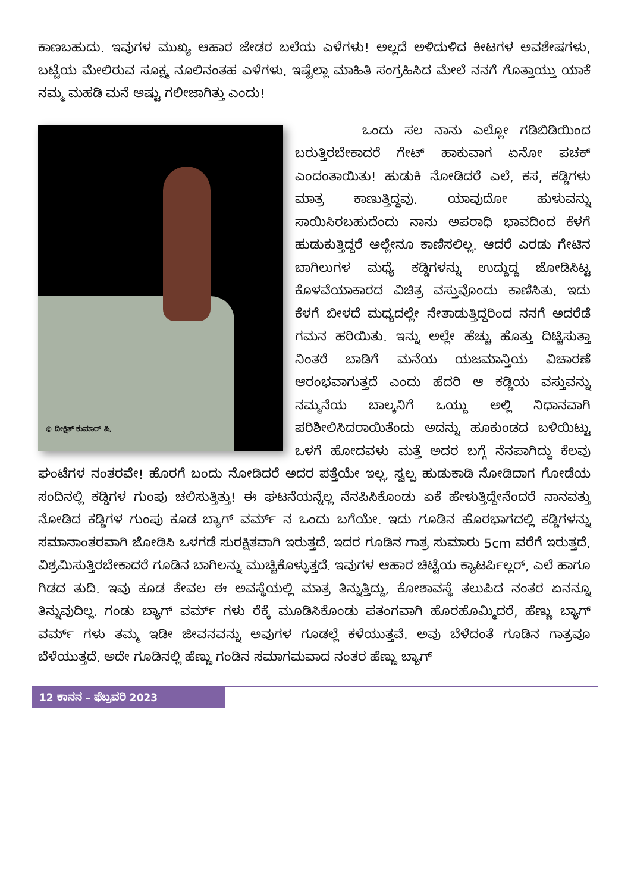ಕಾಣಬಹುದು. ಇವುಗಳ ಮುಖ್ಯ ಆಹಾರ ಜೇಡರ ಬಲೆಯ ಎಳೆಗಳು! ಅಲ್ಲದೆ ಅಳಿದುಳಿದ ಕೀಟಗಳ ಅವಶೇಷಗಳು, ಬಟ್ಟೆಯ ಮೇಲಿರುವ ಸೂಕ್ಷ್ಮ ನೂಲಿನಂತಹ ಎಳೆಗಳು. ಇಷ್ಟೆಲ್ಲಾ ಮಾಹಿತಿ ಸಂಗ್ರಹಿಸಿದ ಮೇಲೆ ನನಗೆ ಗೊತ್ತಾಯ್ತು ಯಾಕೆ ನಮ್ಮ ಮಹಡಿ ಮನೆ ಅಷ್ಟು ಗಲೀಜಾಗಿತ್ತು ಎಂದು!
© ದೀಕ್ಷಿತ್ ಕುಮಾರ್ ಪಿ.
ಒಂದು ಸಲ ನಾನು ಎಲ್ಲೋ ಗಡಿಬಿಡಿಯಿಂದ ಬರುತ್ತಿರಬೇಕಾದರೆ ಗೇಟ್ ಹಾಕುವಾಗ ಏನೋ ಪಚಕ್ ಎಂದಂತಾಯಿತು! ಹುಡುಕಿ ನೋಡಿದರೆ ಎಲೆ, ಕಸ, ಕಡ್ಡಿಗಳು ಮಾತ್ರ ಕಾಣುತ್ತಿದ್ದವು. ಯಾವುದೋ ಹುಳುವನ್ನು ಸಾಯಿಸಿರಬಹುದೆಂದು ನಾನು ಅಪರಾಧಿ ಭಾವದಿಂದ ಕೆಳಗೆ ಹುಡುಕುತ್ತಿದ್ದರೆ ಅಲ್ಲೇನೂ ಕಾಣಿಸಲಿಲ್ಲ. ಆದರೆ ಎರಡು ಗೇಟಿನ ಬಾಗಿಲುಗಳ ಮಧ್ಯೆ ಕಡ್ಡಿಗಳನ್ನು ಉದ್ದುದ್ದ ಜೋಡಿಸಿಟ್ಟ ಕೊಳವೆಯಾಕಾರದ ವಿಚಿತ್ರ ವಸ್ತುವೊಂದು ಕಾಣಿಸಿತು. ಇದು ಕೆಳಗೆ ಬೀಳದೆ ಮಧ್ಯದಲ್ಲೇ ನೇತಾಡುತ್ತಿದ್ದರಿಂದ ನನಗೆ ಅದರೆಡೆ ಗಮನ ಹರಿಯಿತು. ಇನ್ನು ಅಲ್ಲೇ ಹೆಚ್ಚು ಹೊತ್ತು ದಿಟ್ಟಿಸುತ್ತಾ ನಿಂತರೆ ಬಾಡಿಗೆ ಮನೆಯ ಯಜಮಾನ್ತಿಯ ವಿಚಾರಣೆ ಆರಂಭವಾಗುತ್ತದೆ ಎಂದು ಹೆದರಿ ಆ ಕಡ್ಡಿಯ ವಸ್ತುವನ್ನು ನಮ್ಮನೆಯ ಬಾಲ್ಕನಿಗೆ ಒಯ್ದು ಅಲ್ಲಿ ನಿಧಾನವಾಗಿ ಪರಿಶೀಲಿಸಿದರಾಯಿತೆಂದು ಅದನ್ನು ಹೂಕುಂಡದ ಬಳಿಯಿಟ್ಟು ಒಳಗೆ ಹೋದವಳು ಮತ್ತೆ ಅದರ ಬಗ್ಗೆ ನೆನಪಾಗಿದ್ದು ಕೆಲವು ಘಂಟೆಗಳ ನಂತರವೇ! ಹೊರಗೆ ಬಂದು ನೋಡಿದರೆ ಅದರ ಪತ್ತೆಯೇ ಇಲ್ಲ, ಸ್ವಲ್ಪ ಹುಡುಕಾಡಿ ನೋಡಿದಾಗ ಗೋಡೆಯ ಸಂದಿನಲ್ಲಿ ಕಡ್ಡಿಗಳ ಗುಂಪು ಚಲಿಸುತ್ತಿತ್ತು! ಈ ಘಟನೆಯನ್ನೆಲ್ಲ ನೆನಪಿಸಿಕೊಂಡು ಏಕೆ ಹೇಳುತ್ತಿದ್ದೇನೆಂದರೆ ನಾನವತ್ತು ನೋಡಿದ ಕಡ್ಡಿಗಳ ಗುಂಪು ಕೂಡ ಬ್ಯಾಗ್ ವರ್ಮ್ ನ ಒಂದು ಬಗೆಯೇ. ಇದು ಗೂಡಿನ ಹೊರಭಾಗದಲ್ಲಿ ಕಡ್ಡಿಗಳನ್ನು ಸಮಾನಾಂತರವಾಗಿ ಜೋಡಿಸಿ ಒಳಗಡೆ ಸುರಕ್ಷಿತವಾಗಿ ಇರುತ್ತದೆ. ಇದರ ಗೂಡಿನ ಗಾತ್ರ ಸುಮಾರು 5cm ವರೆಗೆ ಇರುತ್ತದೆ. ವಿಶ್ರಮಿಸುತ್ತಿರಬೇಕಾದರೆ ಗೂಡಿನ ಬಾಗಿಲನ್ನು ಮುಚ್ಚಿಕೊಳ್ಳುತ್ತದೆ. ಇವುಗಳ ಆಹಾರ ಚಿಟ್ಟೆಯ ಕ್ಯಾಟರ್ಪಿಲ್ಲರ್, ಎಲೆ ಹಾಗೂ ಗಿಡದ ತುದಿ. ಇವು ಕೂಡ ಕೇವಲ ಈ ಅವಸ್ಥೆಯಲ್ಲಿ ಮಾತ್ರ ತಿನ್ನುತ್ತಿದ್ದು, ಕೋಶಾವಸ್ಥೆ ತಲುಪಿದ ನಂತರ ಏನನ್ನೂ ತಿನ್ನುವುದಿಲ್ಲ. ಗಂಡು ಬ್ಯಾಗ್ ವರ್ಮ್ ಗಳು ರೆಕ್ಕೆ ಮೂಡಿಸಿಕೊಂಡು ಪತಂಗವಾಗಿ ಹೊರಹೊಮ್ಮಿದರೆ, ಹೆಣ್ಣು ಬ್ಯಾಗ್ ವರ್ಮ್ ಗಳು ತಮ್ಮ ಇಡೀ ಜೀವನವನ್ನು ಅವುಗಳ ಗೂಡಲ್ಲೆ ಕಳೆಯುತ್ತವೆ. ಅವು ಬೆಳೆದಂತೆ ಗೂಡಿನ ಗಾತ್ರವೂ ಬೆಳೆಯುತ್ತದೆ. ಅದೇ ಗೂಡಿನಲ್ಲಿ ಹೆಣ್ಣು ಗಂಡಿನ ಸಮಾಗಮವಾದ ನಂತರ ಹೆಣ್ಣು ಬ್ಯಾಗ್
12 ಕಾನನ – ಫೆಬ್ರವರಿ 2023